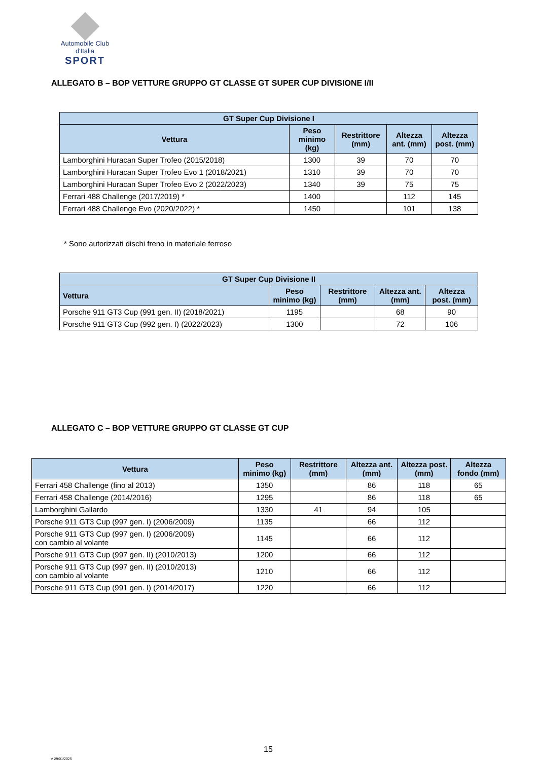Automobile Club d'Italia
SPORT
ALLEGATO B – BOP VETTURE GRUPPO GT CLASSE GT SUPER CUP DIVISIONE I/II
| GT Super Cup Divisione I | | | | |
| --- | --- | --- | --- | --- |
| Vettura | Peso minimo (kg) | Restrittore (mm) | Altezza ant. (mm) | Altezza post. (mm) |
| Lamborghini Huracan Super Trofeo (2015/2018) | 1300 | 39 | 70 | 70 |
| Lamborghini Huracan Super Trofeo Evo 1 (2018/2021) | 1310 | 39 | 70 | 70 |
| Lamborghini Huracan Super Trofeo Evo 2 (2022/2023) | 1340 | 39 | 75 | 75 |
| Ferrari 488 Challenge (2017/2019) * | 1400 | | 112 | 145 |
| Ferrari 488 Challenge Evo (2020/2022) * | 1450 | | 101 | 138 |
* Sono autorizzati dischi freno in materiale ferroso
| GT Super Cup Divisione II | | | | |
| --- | --- | --- | --- | --- |
| Vettura | Peso minimo (kg) | Restrittore (mm) | Altezza ant. (mm) | Altezza post. (mm) |
| Porsche 911 GT3 Cup (991 gen. II) (2018/2021) | 1195 | | 68 | 90 |
| Porsche 911 GT3 Cup (992 gen. I) (2022/2023) | 1300 | | 72 | 106 |
ALLEGATO C – BOP VETTURE GRUPPO GT CLASSE GT CUP
| Vettura | Peso minimo (kg) | Restrittore (mm) | Altezza ant. (mm) | Altezza post. (mm) | Altezza fondo (mm) |
| --- | --- | --- | --- | --- | --- |
| Ferrari 458 Challenge (fino al 2013) | 1350 | | 86 | 118 | 65 |
| Ferrari 458 Challenge (2014/2016) | 1295 | | 86 | 118 | 65 |
| Lamborghini Gallardo | 1330 | 41 | 94 | 105 | |
| Porsche 911 GT3 Cup (997 gen. I) (2006/2009) | 1135 | | 66 | 112 | |
| Porsche 911 GT3 Cup (997 gen. I) (2006/2009) con cambio al volante | 1145 | | 66 | 112 | |
| Porsche 911 GT3 Cup (997 gen. II) (2010/2013) | 1200 | | 66 | 112 | |
| Porsche 911 GT3 Cup (997 gen. II) (2010/2013) con cambio al volante | 1210 | | 66 | 112 | |
| Porsche 911 GT3 Cup (991 gen. I) (2014/2017) | 1220 | | 66 | 112 | |
15
V 29/01/2025